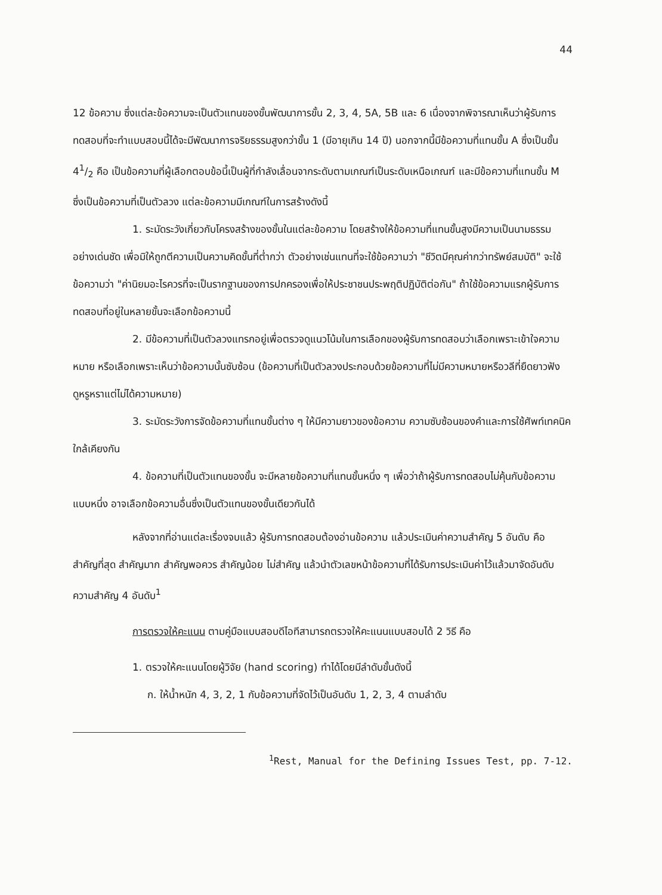44
12 ข้อความ ซึ่งแต่ละข้อความจะเป็นตัวแทนของขั้นพัฒนาการขั้น 2, 3, 4, 5A, 5B และ 6 เนื่องจากพิจารณาเห็นว่าผู้รับการทดสอบที่จะทำแบบสอบนี้ได้จะมีพัฒนาการจริยธรรมสูงกว่าขั้น 1 (มีอายุเกิน 14 ปี) นอกจากนี้มีข้อความที่แทนขั้น A ซึ่งเป็นขั้น 41/2 คือ เป็นข้อความที่ผู้เลือกตอบข้อนี้เป็นผู้ที่กำลังเลื่อนจากระดับตามเกณฑ์เป็นระดับเหนือเกณฑ์ และมีข้อความที่แทนขั้น M ซึ่งเป็นข้อความที่เป็นตัวลวง แต่ละข้อความมีเกณฑ์ในการสร้างดังนี้
1. ระมัดระวังเกี่ยวกับโครงสร้างของขั้นในแต่ละข้อความ โดยสร้างให้ข้อความที่แทนขั้นสูงมีความเป็นนามธรรมอย่างเด่นชัด เพื่อมิให้ถูกตีความเป็นความคิดขั้นที่ต่ำกว่า ตัวอย่างเช่นแทนที่จะใช้ข้อความว่า "ชีวิตมีคุณค่ากว่าทรัพย์สมบัติ" จะใช้ข้อความว่า "ค่านิยมอะไรควรที่จะเป็นรากฐานของการปกครองเพื่อให้ประชาชนประพฤติปฏิบัติต่อกัน" ถ้าใช้ข้อความแรกผู้รับการทดสอบที่อยู่ในหลายขั้นจะเลือกข้อความนี้
2. มีข้อความที่เป็นตัวลวงแทรกอยู่เพื่อตรวจดูแนวโน้มในการเลือกของผู้รับการทดสอบว่าเลือกเพราะเข้าใจความหมาย หรือเลือกเพราะเห็นว่าข้อความนั้นซับซ้อน (ข้อความที่เป็นตัวลวงประกอบด้วยข้อความที่ไม่มีความหมายหรือวลีที่ยืดยาวฟังดูหรูหราแต่ไม่ได้ความหมาย)
3. ระมัดระวังการจัดข้อความที่แทนขั้นต่าง ๆ ให้มีความยาวของข้อความ ความซับซ้อนของคำและการใช้ศัพท์เทคนิคใกล้เคียงกัน
4. ข้อความที่เป็นตัวแทนของขั้น จะมีหลายข้อความที่แทนขั้นหนึ่ง ๆ เพื่อว่าถ้าผู้รับการทดสอบไม่คุ้นกับข้อความแบบหนึ่ง อาจเลือกข้อความอื่นซึ่งเป็นตัวแทนของขั้นเดียวกันได้
หลังจากที่อ่านแต่ละเรื่องจบแล้ว ผู้รับการทดสอบต้องอ่านข้อความ แล้วประเมินค่าความสำคัญ 5 อันดับ คือ สำคัญที่สุด สำคัญมาก สำคัญพอควร สำคัญน้อย ไม่สำคัญ แล้วนำตัวเลขหน้าข้อความที่ได้รับการประเมินค่าไว้แล้วมาจัดอันดับความสำคัญ 4 อันดับ<sup>1</sup>
การตรวจให้คะแนน ตามคู่มือแบบสอบดีไอทีสามารถตรวจให้คะแนนแบบสอบได้ 2 วิธี คือ
1. ตรวจให้คะแนนโดยผู้วิจัย (hand scoring) ทำได้โดยมีลำดับขั้นดังนี้
ก. ให้น้ำหนัก 4, 3, 2, 1 กับข้อความที่จัดไว้เป็นอันดับ 1, 2, 3, 4 ตามลำดับ
<sup>1</sup> Rest, Manual for the Defining Issues Test, pp. 7-12.